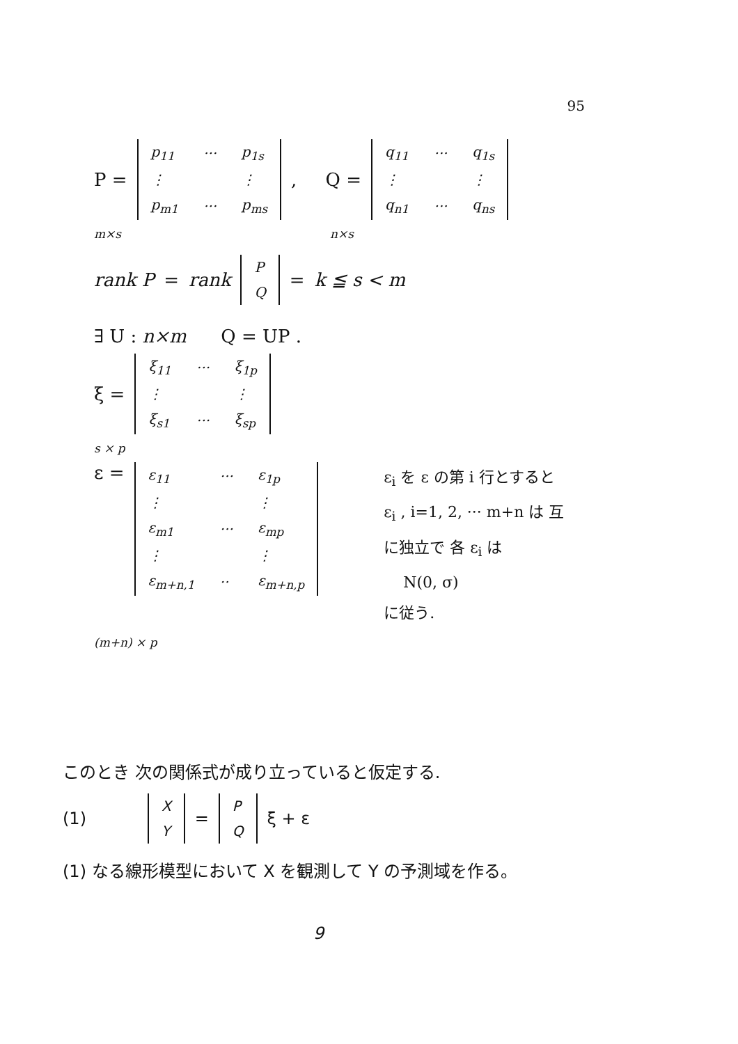95
P =
| p<sub>11</sub> | ··· | p<sub>1s</sub> |
| ⋮ | | ⋮ |
| p<sub>m1</sub> | ··· | p<sub>ms</sub> |
, Q =
| q<sub>11</sub> | ··· | q<sub>1s</sub> |
| ⋮ | | ⋮ |
| q<sub>n1</sub> | ··· | q<sub>ns</sub> |
m×s n×s
rank P = rank
| P |
| Q |
= k ≦ s < m
∃ U : n×m Q = UP .
ξ =
| ξ<sub>11</sub> | ··· | ξ<sub>1p</sub> |
| ⋮ | | ⋮ |
| ξ<sub>s1</sub> | ··· | ξ<sub>sp</sub> |
s × p
ε =
| ε<sub>11</sub> | ··· | ε<sub>1p</sub> |
| ⋮ | | ⋮ |
| ε<sub>m1</sub> | ··· | ε<sub>mp</sub> |
| ⋮ | | ⋮ |
| ε<sub>m+n,1</sub> | ·· | ε<sub>m+n,p</sub> |
ε<sub>i</sub> を ε の第 i 行とすると
ε<sub>i</sub> , i=1, 2, ··· m+n は 互
に独立で 各 ε<sub>i</sub> は
N(0, σ)
に従う.
(m+n) × p
このとき 次の関係式が成り立っていると仮定する.
(1)
| X |
| Y |
=
| P |
| Q |
ξ + ε
(1) なる線形模型において X を観測して Y の予測域を作る。
9